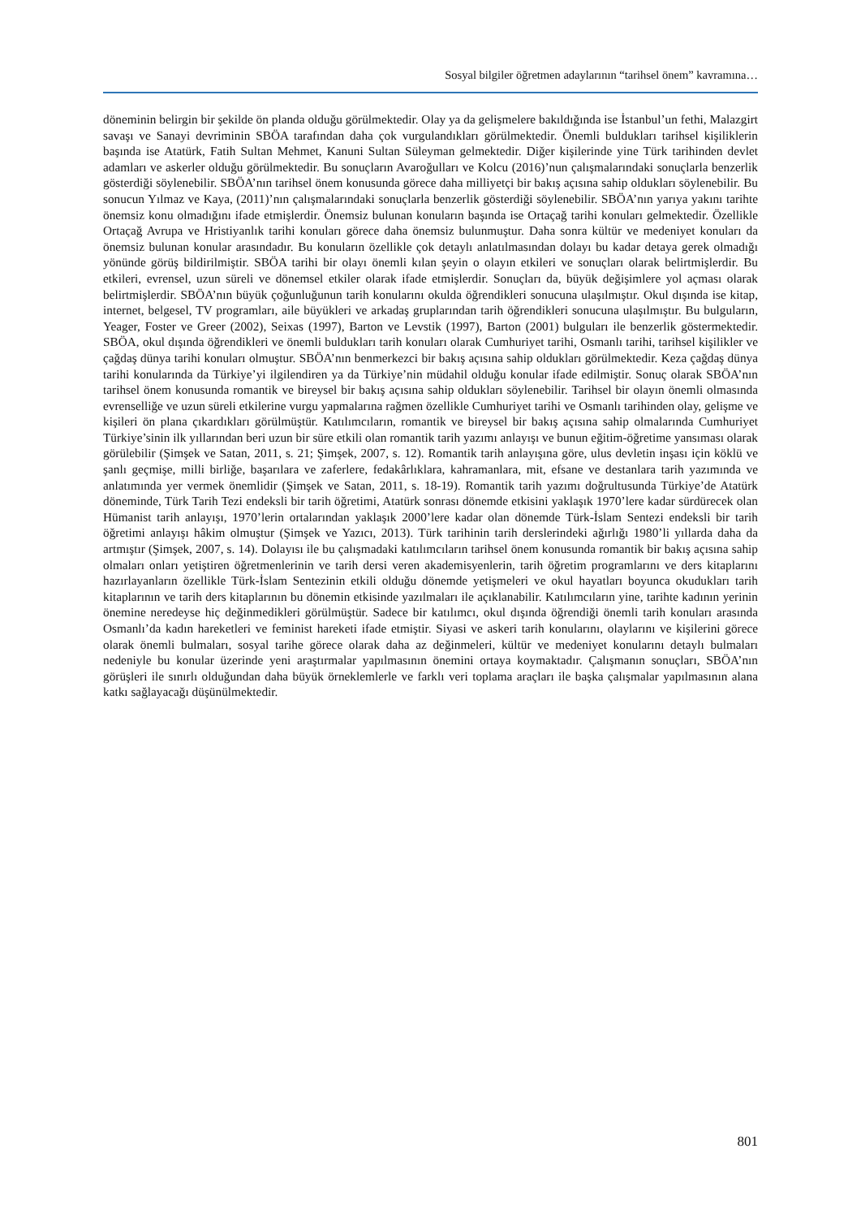Sosyal bilgiler öğretmen adaylarının “tarihsel önem” kavramına…
döneminin belirgin bir şekilde ön planda olduğu görülmektedir. Olay ya da gelişmelere bakıldığında ise İstanbul’un fethi, Malazgirt savaşı ve Sanayi devriminin SBÖA tarafından daha çok vurgulandıkları görülmektedir. Önemli buldukları tarihsel kişiliklerin başında ise Atatürk, Fatih Sultan Mehmet, Kanuni Sultan Süleyman gelmektedir. Diğer kişilerinde yine Türk tarihinden devlet adamları ve askerler olduğu görülmektedir. Bu sonuçların Avaroğulları ve Kolcu (2016)’nun çalışmalarındaki sonuçlarla benzerlik gösterdiği söylenebilir. SBÖA’nın tarihsel önem konusunda görece daha milliyetçi bir bakış açısına sahip oldukları söylenebilir. Bu sonucun Yılmaz ve Kaya, (2011)’nın çalışmalarındaki sonuçlarla benzerlik gösterdiği söylenebilir. SBÖA’nın yarıya yakını tarihte önemsiz konu olmadığını ifade etmişlerdir. Önemsiz bulunan konuların başında ise Ortaçağ tarihi konuları gelmektedir. Özellikle Ortaçağ Avrupa ve Hristiyanlık tarihi konuları görece daha önemsiz bulunmuştur. Daha sonra kültür ve medeniyet konuları da önemsiz bulunan konular arasındadır. Bu konuların özellikle çok detaylı anlatılmasından dolayı bu kadar detaya gerek olmadığı yönünde görüş bildirilmiştir. SBÖA tarihi bir olayı önemli kılan şeyin o olayın etkileri ve sonuçları olarak belirtmişlerdir. Bu etkileri, evrensel, uzun süreli ve dönemsel etkiler olarak ifade etmişlerdir. Sonuçları da, büyük değişimlere yol açması olarak belirtmişlerdir. SBÖA’nın büyük çoğunluğunun tarih konularını okulda öğrendikleri sonucuna ulaşılmıştır. Okul dışında ise kitap, internet, belgesel, TV programları, aile büyükleri ve arkadaş gruplarından tarih öğrendikleri sonucuna ulaşılmıştır. Bu bulguların, Yeager, Foster ve Greer (2002), Seixas (1997), Barton ve Levstik (1997), Barton (2001) bulguları ile benzerlik göstermektedir. SBÖA, okul dışında öğrendikleri ve önemli buldukları tarih konuları olarak Cumhuriyet tarihi, Osmanlı tarihi, tarihsel kişilikler ve çağdaş dünya tarihi konuları olmuştur. SBÖA’nın benmerkezci bir bakış açısına sahip oldukları görülmektedir. Keza çağdaş dünya tarihi konularında da Türkiye’yi ilgilendiren ya da Türkiye’nin müdahil olduğu konular ifade edilmiştir. Sonuç olarak SBÖA’nın tarihsel önem konusunda romantik ve bireysel bir bakış açısına sahip oldukları söylenebilir. Tarihsel bir olayın önemli olmasında evrenselliğe ve uzun süreli etkilerine vurgu yapmalarına rağmen özellikle Cumhuriyet tarihi ve Osmanlı tarihinden olay, gelişme ve kişileri ön plana çıkardıkları görülmüştür. Katılımcıların, romantik ve bireysel bir bakış açısına sahip olmalarında Cumhuriyet Türkiye’sinin ilk yıllarından beri uzun bir süre etkili olan romantik tarih yazımı anlayışı ve bunun eğitim-öğretime yansıması olarak görülebilir (Şimşek ve Satan, 2011, s. 21; Şimşek, 2007, s. 12). Romantik tarih anlayışına göre, ulus devletin inşası için köklü ve şanlı geçmişe, milli birliğe, başarılara ve zaferlere, fedakârlıklara, kahramanlara, mit, efsane ve destanlara tarih yazımında ve anlatımında yer vermek önemlidir (Şimşek ve Satan, 2011, s. 18-19). Romantik tarih yazımı doğrultusunda Türkiye’de Atatürk döneminde, Türk Tarih Tezi endeksli bir tarih öğretimi, Atatürk sonrası dönemde etkisini yaklaşık 1970’lere kadar sürdürecek olan Hümanist tarih anlayışı, 1970’lerin ortalarından yaklaşık 2000’lere kadar olan dönemde Türk-İslam Sentezi endeksli bir tarih öğretimi anlayışı hâkim olmuştur (Şimşek ve Yazıcı, 2013). Türk tarihinin tarih derslerindeki ağırlığı 1980’li yıllarda daha da artmıştır (Şimşek, 2007, s. 14). Dolayısı ile bu çalışmadaki katılımcıların tarihsel önem konusunda romantik bir bakış açısına sahip olmaları onları yetiştiren öğretmenlerinin ve tarih dersi veren akademisyenlerin, tarih öğretim programlarını ve ders kitaplarını hazırlayanların özellikle Türk-İslam Sentezinin etkili olduğu dönemde yetişmeleri ve okul hayatları boyunca okudukları tarih kitaplarının ve tarih ders kitaplarının bu dönemin etkisinde yazılmaları ile açıklanabilir. Katılımcıların yine, tarihte kadının yerinin önemine neredeyse hiç değinmedikleri görülmüştür. Sadece bir katılımcı, okul dışında öğrendiği önemli tarih konuları arasında Osmanlı’da kadın hareketleri ve feminist hareketi ifade etmiştir. Siyasi ve askeri tarih konularını, olaylarını ve kişilerini görece olarak önemli bulmaları, sosyal tarihe görece olarak daha az değinmeleri, kültür ve medeniyet konularını detaylı bulmaları nedeniyle bu konular üzerinde yeni araştırmalar yapılmasının önemini ortaya koymaktadır. Çalışmanın sonuçları, SBÖA’nın görüşleri ile sınırlı olduğundan daha büyük örneklemlerle ve farklı veri toplama araçları ile başka çalışmalar yapılmasının alana katkı sağlayacağı düşünülmektedir.
801